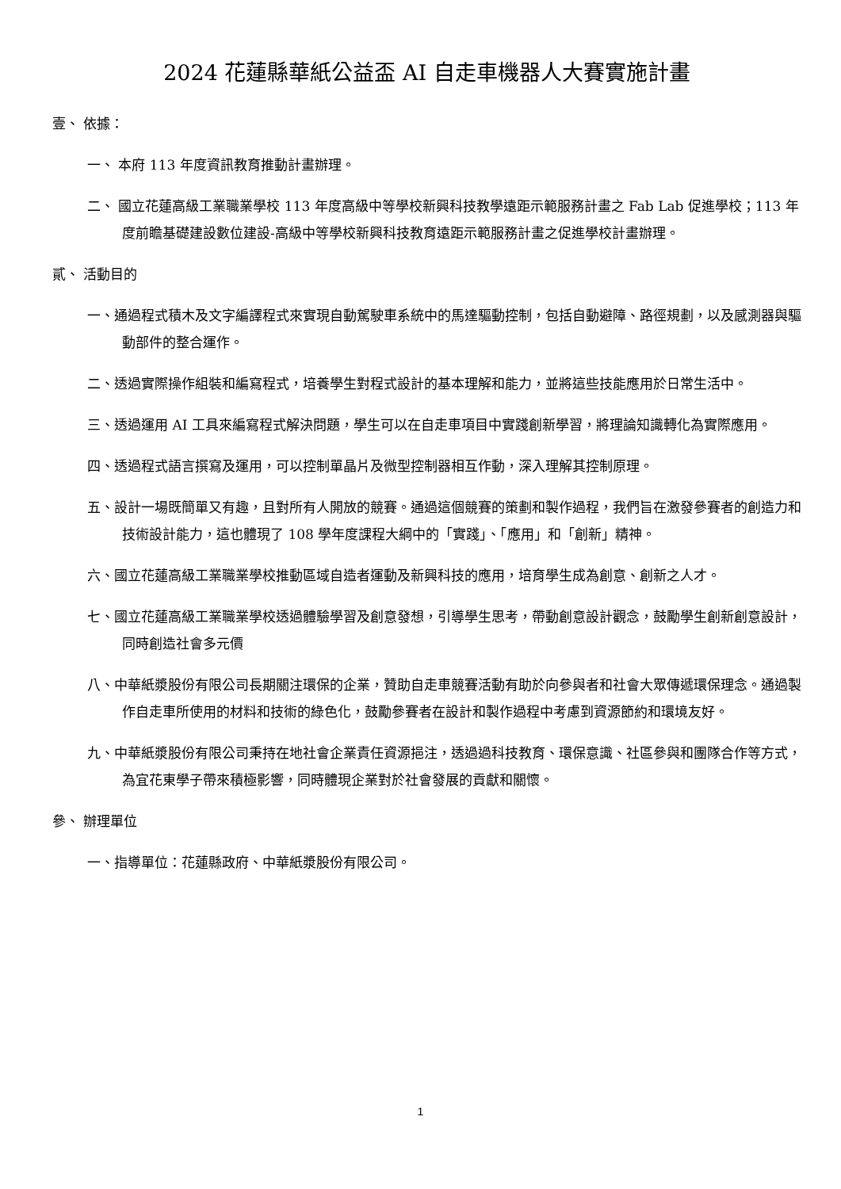2024 花蓮縣華紙公益盃 AI 自走車機器人大賽實施計畫
壹、 依據：
一、 本府 113 年度資訊教育推動計畫辦理。
二、 國立花蓮高級工業職業學校 113 年度高級中等學校新興科技教學遠距示範服務計畫之 Fab Lab 促進學校；113 年度前瞻基礎建設數位建設-高級中等學校新興科技教育遠距示範服務計畫之促進學校計畫辦理。
貳、 活動目的
一、通過程式積木及文字編譯程式來實現自動駕駛車系統中的馬達驅動控制，包括自動避障、路徑規劃，以及感測器與驅動部件的整合運作。
二、透過實際操作組裝和編寫程式，培養學生對程式設計的基本理解和能力，並將這些技能應用於日常生活中。
三、透過運用 AI 工具來編寫程式解決問題，學生可以在自走車項目中實踐創新學習，將理論知識轉化為實際應用。
四、透過程式語言撰寫及運用，可以控制單晶片及微型控制器相互作動，深入理解其控制原理。
五、設計一場既簡單又有趣，且對所有人開放的競賽。通過這個競賽的策劃和製作過程，我們旨在激發參賽者的創造力和技術設計能力，這也體現了 108 學年度課程大綱中的「實踐」、「應用」和「創新」精神。
六、國立花蓮高級工業職業學校推動區域自造者運動及新興科技的應用，培育學生成為創意、創新之人才。
七、國立花蓮高級工業職業學校透過體驗學習及創意發想，引導學生思考，帶動創意設計觀念，鼓勵學生創新創意設計，同時創造社會多元價
八、中華紙漿股份有限公司長期關注環保的企業，贊助自走車競賽活動有助於向參與者和社會大眾傳遞環保理念。通過製作自走車所使用的材料和技術的綠色化，鼓勵參賽者在設計和製作過程中考慮到資源節約和環境友好。
九、中華紙漿股份有限公司秉持在地社會企業責任資源挹注，透過過科技教育、環保意識、社區參與和團隊合作等方式，為宜花東學子帶來積極影響，同時體現企業對於社會發展的貢獻和關懷。
參、 辦理單位
一、指導單位：花蓮縣政府、中華紙漿股份有限公司。
1